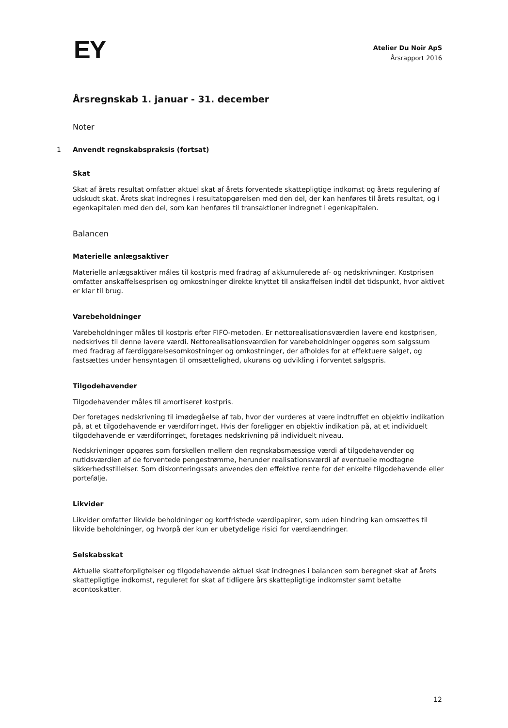EY
Atelier Du Noir ApS
Årsrapport 2016
Årsregnskab 1. januar - 31. december
Noter
1 Anvendt regnskabspraksis (fortsat)
Skat
Skat af årets resultat omfatter aktuel skat af årets forventede skattepligtige indkomst og årets regulering af udskudt skat. Årets skat indregnes i resultatopgørelsen med den del, der kan henføres til årets resultat, og i egenkapitalen med den del, som kan henføres til transaktioner indregnet i egenkapitalen.
Balancen
Materielle anlægsaktiver
Materielle anlægsaktiver måles til kostpris med fradrag af akkumulerede af- og nedskrivninger. Kostprisen omfatter anskaffelsesprisen og omkostninger direkte knyttet til anskaffelsen indtil det tidspunkt, hvor aktivet er klar til brug.
Varebeholdninger
Varebeholdninger måles til kostpris efter FIFO-metoden. Er nettorealisationsværdien lavere end kostprisen, nedskrives til denne lavere værdi. Nettorealisationsværdien for varebeholdninger opgøres som salgssum med fradrag af færdiggørelsesomkostninger og omkostninger, der afholdes for at effektuere salget, og fastsættes under hensyntagen til omsættelighed, ukurans og udvikling i forventet salgspris.
Tilgodehavender
Tilgodehavender måles til amortiseret kostpris.
Der foretages nedskrivning til imødegåelse af tab, hvor der vurderes at være indtruffet en objektiv indikation på, at et tilgodehavende er værdiforringet. Hvis der foreligger en objektiv indikation på, at et individuelt tilgodehavende er værdiforringet, foretages nedskrivning på individuelt niveau.
Nedskrivninger opgøres som forskellen mellem den regnskabsmæssige værdi af tilgodehavender og nutidsværdien af de forventede pengestrømme, herunder realisationsværdi af eventuelle modtagne sikkerhedsstillelser. Som diskonteringssats anvendes den effektive rente for det enkelte tilgodehavende eller portefølje.
Likvider
Likvider omfatter likvide beholdninger og kortfristede værdipapirer, som uden hindring kan omsættes til likvide beholdninger, og hvorpå der kun er ubetydelige risici for værdiændringer.
Selskabsskat
Aktuelle skatteforpligtelser og tilgodehavende aktuel skat indregnes i balancen som beregnet skat af årets skattepligtige indkomst, reguleret for skat af tidligere års skattepligtige indkomster samt betalte acontoskatter.
12